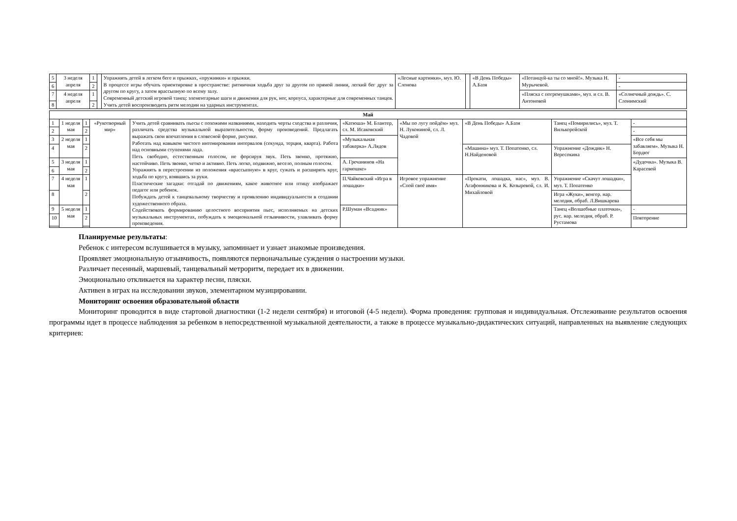| 5 | 3 неделя апреля | 1 | | Упражнять детей в легком беге и прыжках, «пружинки» и прыжки. В процессе игры обучать ориентировке в пространстве: ритмичная ходьба друг за другом по прямой линии, легкий бег друг за другом по кругу, а затем врассыпную по всему залу. Современный детский игровой танец: элементарные шаги и движения для рук, ног, корпуса, характерные для современных танцев. Учить детей воспроизводить ритм мелодии на ударных инструментах. | «Лесные картинки», муз. Ю. Слонова | | «В День Победы» А.Базя | «Потанцуй-ка ты со мной!». Музыка Н. Мурычевой. | - |
| 6 | | 2 | | | | | | | - |
| 7 | 4 неделя апреля | 1 | | | | | | «Пляска с погремушками», муз. и сл. В. Антоновой | «Солнечный дождь». С. Слонимский |
| 8 | | 2 | | | | | | | |
| Май | | | | | | | | | |
| 1 | 1 неделя мая | 1 | «Рукотворный мир» | Учить детей сравнивать пьесы с похожими названиями, находить черты сходства и различия, различать средства музыкальной выразительности, форму произведений. Предлагать выражать свои впечатления в словесной форме, рисунке. Работать над навыком чистого интонирования интервалов (секунда, терция, кварта). Работа над основными ступенями лада. Петь свободно, естественным голосом, не форсируя звук. Петь звонко, протяжно, настойчиво. Петь звонко, четко и активно. Петь легко, подвижно, весело, полным голосом. Упражнять в перестроении из положения «врассыпную» в круг, сужать и расширять круг, ходьба по кругу, взявшись за руки. Пластические загадки: отгадай по движениям, какое животное или птицу изображает педагог или ребенок. Побуждать детей к танцевальному творчеству и проявлению индивидуальности в создании художественного образа. Содействовать формированию целостного восприятия пьес, исполняемых на детских музыкальных инструментах, побуждать к эмоциональной отзывчивости, улавливать форму произведения. | «Катюша» М. Блантер, сл. М. Исаковский | «Мы по лугу пойдём» муз. Н. Лукониной, сл. Л. Чадовой | «В День Победы» А.Базя | Танец «Помирились», муз. Т. Вилькорейской | - |
| 2 | | 2 | | | | | | | - |
| 3 | 2 неделя мая | 1 | | | «Музыкальная табакерка» А.Лядов | | | | «Все себя мы забавляем». Музыка Н. Бордюг |
| 4 | | 2 | | | | | «Машина» муз. Т. Попатенко, сл. Н.Найденовой | Упражнение «Дождик» Н. Вересокина | |
| 5 | 3 неделя мая | 1 | | | А. Гречанинов «На гармошке» | | | | «Дудочка». Музыка В. Карасевой |
| 6 | | 2 | | | | | | | |
| 7 | 4 неделя мая | 1 | | | П.Чайковский «Игра в лошадки» | Игровое упражнение «Спой своё имя» | «Прокати, лошадка, нас», муз. В. Агафонникова и К. Козыревой, сл. И. Михайловой | Упражнение «Скачут лошадки», муз. Т. Попатенко | |
| 8 | | 2 | | | | | | Игра «Жуки», венгер. нар. мелодия, обраб. Л.Вишкарева | |
| 9 | 5 неделя мая | 1 | | | Р.Шуман «Всадник» | | | Танец «Волшебные платочки», рус. нар. мелодия, обраб. Р. Рустамова | - |
| 10 | | 2 | | | | | | | Повторение |
Планируемые результаты:
Ребенок с интересом вслушивается в музыку, запоминает и узнает знакомые произведения.
Проявляет эмоциональную отзывчивость, появляются первоначальные суждения о настроении музыки.
Различает песенный, маршевый, танцевальный метроритм, передает их в движении.
Эмоционально откликается на характер песни, пляски.
Активен в играх на исследовании звуков, элементарном музицировании.
Мониторинг освоения образовательной области
Мониторинг проводится в виде стартовой диагностики (1-2 недели сентября) и итоговой (4-5 недели). Форма проведения: групповая и индивидуальная. Отслеживание результатов освоения программы идет в процессе наблюдения за ребенком в непосредственной музыкальной деятельности, а также в процессе музыкально-дидактических ситуаций, направленных на выявление следующих критериев: